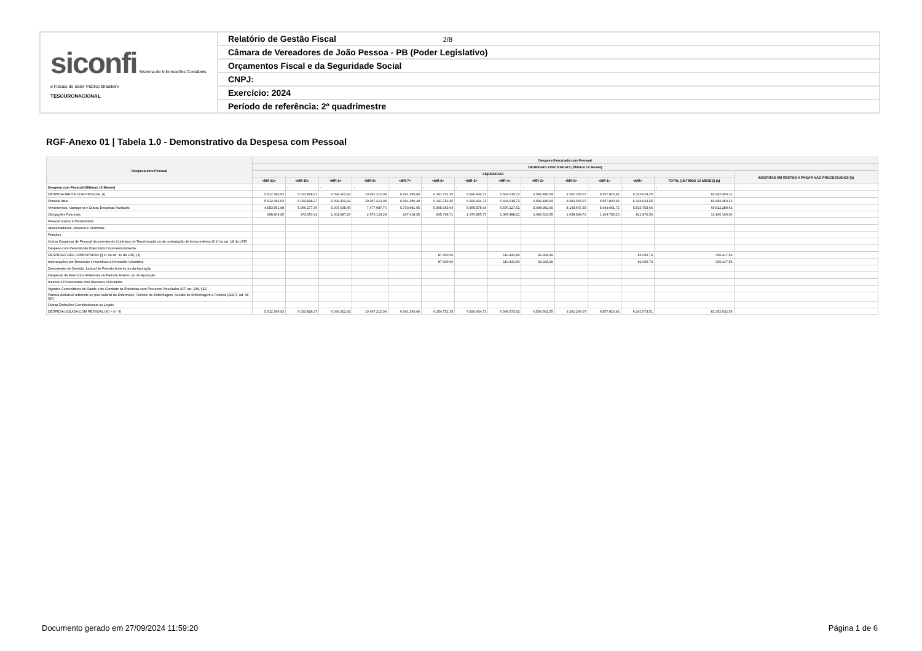| siconfi Sistema de Informações Contábeis e Fiscais do Setor Público Brasileiro TESOURONACIONAL | Relatório de Gestão Fiscal 2/8 |
| | Câmara de Vereadores de João Pessoa - PB (Poder Legislativo) |
| | Orçamentos Fiscal e da Seguridade Social |
| | CNPJ: |
| | Exercício: 2024 |
| | Período de referência: 2º quadrimestre |
RGF-Anexo 01 | Tabela 1.0 - Demonstrativo da Despesa com Pessoal
| Despesa com Pessoal | Despesa Executada com Pessoal | | | | | | | | | | | | | |
| --- | --- | --- | --- | --- | --- | --- | --- | --- | --- | --- | --- | --- | --- | --- |
| | DESPESAS EXECUTADAS (Últimos 12 Meses) | | | | | | | | | | | | | |
| | LIQUIDADAS | | | | | | | | | | | | | INSCRITAS EM RESTOS A PAGAR NÃO PROCESSADOS (b) |
| | <MR-11> | <MR-10> | <MR-9> | <MR-8> | <MR-7> | <MR-6> | <MR-5> | <MR-4> | <MR-3> | <MR-2> | <MR-1> | <MR> | TOTAL (ÚLTIMOS 12 MESES) (a) | |
| Despesa com Pessoal (Últimos 12 Meses) | - | - | - | - | - | - | - | - | - | - | - | - | - | - |
| DESPESA BRUTA COM PESSOAL (I) | 5.912.386,93 | 6.033.828,27 | 6.099.322,92 | 10.047.212,04 | 6.091.299,40 | 6.341.752,35 | 6.826.434,71 | 6.664.015,72 | 6.582.486,54 | 9.202.266,07 | 6.557.820,92 | 6.323.624,25 | 82.682.450,12 | |
| Pessoal Ativo | 5.912.386,93 | 6.033.828,27 | 6.099.322,92 | 10.047.212,04 | 6.091.299,40 | 6.341.752,35 | 6.826.434,71 | 6.664.015,72 | 6.582.486,54 | 9.202.266,07 | 6.557.820,92 | 6.323.624,25 | 82.682.450,12 | |
| Vencimentos, Vantagens e Outras Despesas Variáveis | 4.953.581,98 | 5.060.177,36 | 5.097.635,66 | 7.477.087,76 | 5.793.681,05 | 5.505.953,64 | 5.455.578,94 | 5.576.127,51 | 5.498.982,99 | 8.143.667,35 | 5.449.061,72 | 5.510.753,66 | 69.522.289,62 | |
| Obrigações Patronais | 958.804,95 | 973.650,91 | 1.001.687,26 | 2.570.124,28 | 297.618,35 | 835.798,71 | 1.370.855,77 | 1.087.888,21 | 1.083.503,55 | 1.058.598,72 | 1.108.759,20 | 812.870,59 | 13.160.160,50 | |
| Pessoal Inativo e Pensionistas | | | | | | | | | | | | | | |
| Aposentadorias, Reserva e Reformas | | | | | | | | | | | | | | |
| Pensões | | | | | | | | | | | | | | |
| Outras Despesas de Pessoal decorrentes de Contratos de Terceirização ou de contratação de forma indireta (§ 1º do art. 18 da LRF) | | | | | | | | | | | | | | |
| Despesa com Pessoal não Executada Orçamentariamente | | | | | | | | | | | | | | |
| DESPESAS NÃO COMPUTADAS (§ 1º do art. 19 da LRF) (II) | | | | | | 87.000,00 | | 119.441,80 | 42.924,99 | | | 81.050,74 | 330.417,53 | |
| Indenizações por Demissão e Incentivos à Demissão Voluntária | | | | | | 87.000,00 | | 119.441,80 | 42.924,99 | | | 81.050,74 | 330.417,53 | |
| Decorrentes de Decisão Judicial de Período Anterior ao da Apuração | | | | | | | | | | | | | | |
| Despesas de Exercícios Anteriores de Período Anterior ao da Apuração | | | | | | | | | | | | | | |
| Inativos e Pensionistas com Recursos Vinculados | | | | | | | | | | | | | | |
| Agentes Comunitários de Saúde e de Combate às Endemias com Recursos Vinculados (CF, art. 198, §11) | | | | | | | | | | | | | | |
| Parcela dedutível referente ao piso salarial do Enfermeiro, Técnico de Enfermagem, Auxiliar de Enfermagem e Parteira (ADCT, art. 38, §2º) | | | | | | | | | | | | | | |
| Outras Deduções Constitucionais ou Legais | | | | | | | | | | | | | | |
| DESPESA LÍQUIDA COM PESSOAL (III) = (I - II) | 5.912.386,93 | 6.033.828,27 | 6.099.322,92 | 10.047.212,04 | 6.091.299,40 | 6.254.752,35 | 6.826.434,71 | 6.544.573,92 | 6.539.561,55 | 9.202.266,07 | 6.557.820,92 | 6.242.573,51 | 82.352.032,59 | |
Documento gerado em 27/09/2024 11:59:20
Página 1 de 6